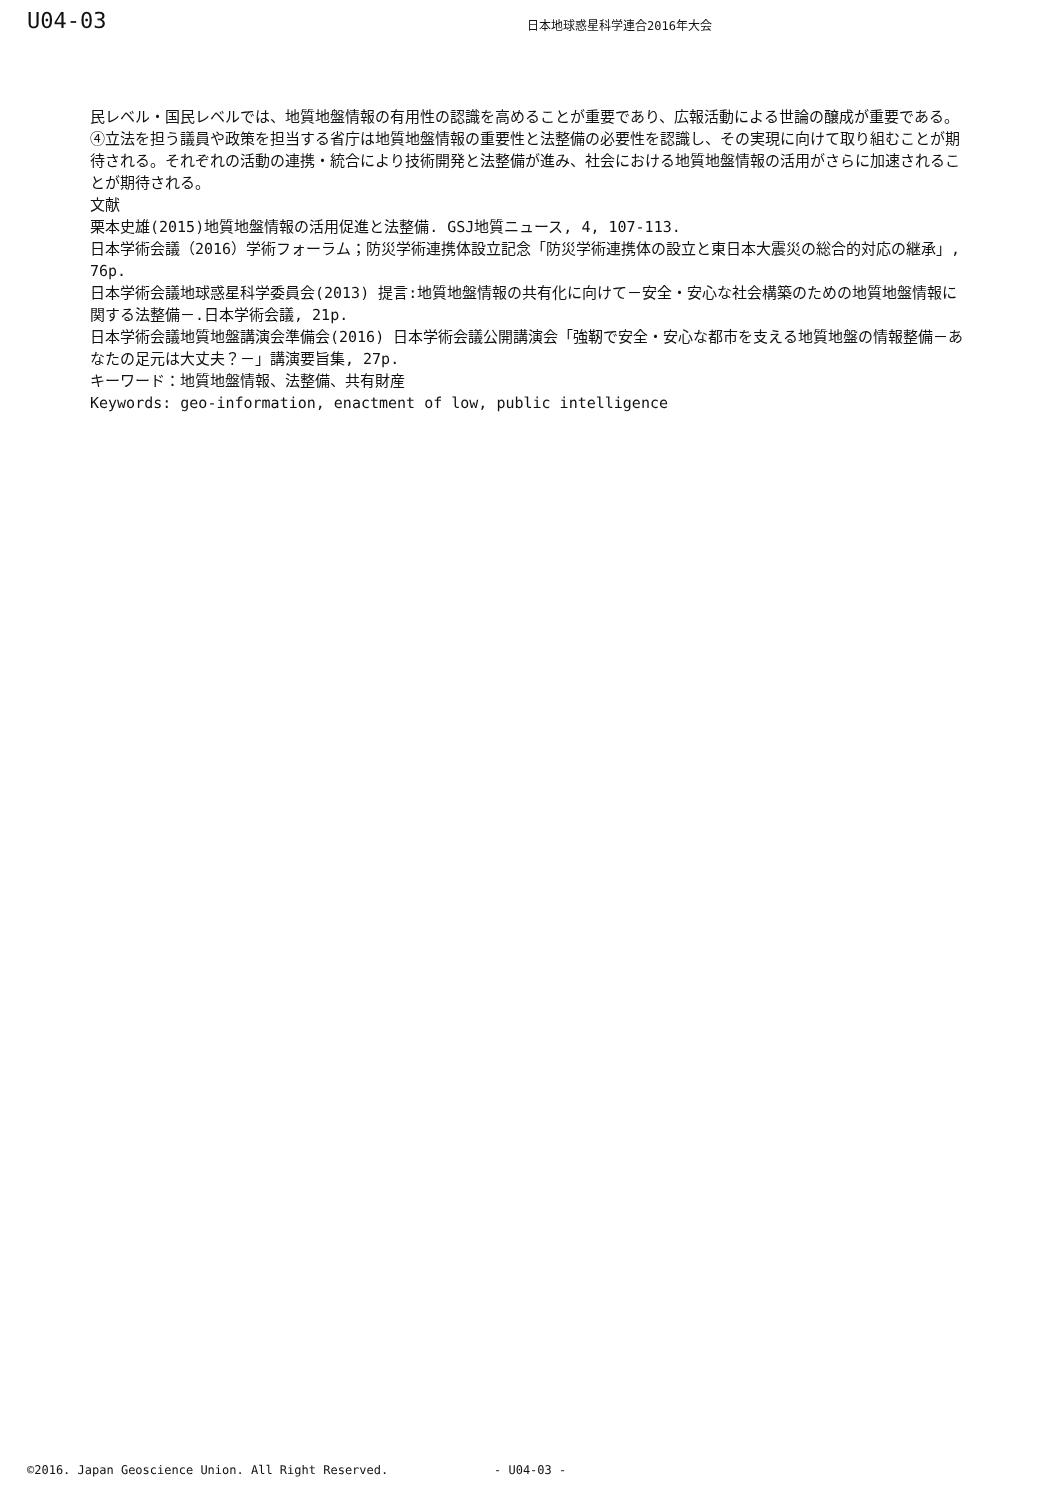U04-03
日本地球惑星科学連合2016年大会
民レベル・国民レベルでは、地質地盤情報の有用性の認識を高めることが重要であり、広報活動による世論の醸成が重要である。④立法を担う議員や政策を担当する省庁は地質地盤情報の重要性と法整備の必要性を認識し、その実現に向けて取り組むことが期待される。それぞれの活動の連携・統合により技術開発と法整備が進み、社会における地質地盤情報の活用がさらに加速されることが期待される。
文献
栗本史雄(2015)地質地盤情報の活用促進と法整備. GSJ地質ニュース, 4, 107-113.
日本学術会議（2016）学術フォーラム；防災学術連携体設立記念「防災学術連携体の設立と東日本大震災の総合的対応の継承」, 76p.
日本学術会議地球惑星科学委員会(2013) 提言:地質地盤情報の共有化に向けて－安全・安心な社会構築のための地質地盤情報に関する法整備－.日本学術会議, 21p.
日本学術会議地質地盤講演会準備会(2016) 日本学術会議公開講演会「強靭で安全・安心な都市を支える地質地盤の情報整備－あなたの足元は大丈夫？－」講演要旨集, 27p.
キーワード：地質地盤情報、法整備、共有財産
Keywords: geo-information, enactment of low, public intelligence
©2016. Japan Geoscience Union. All Right Reserved. - U04-03 -